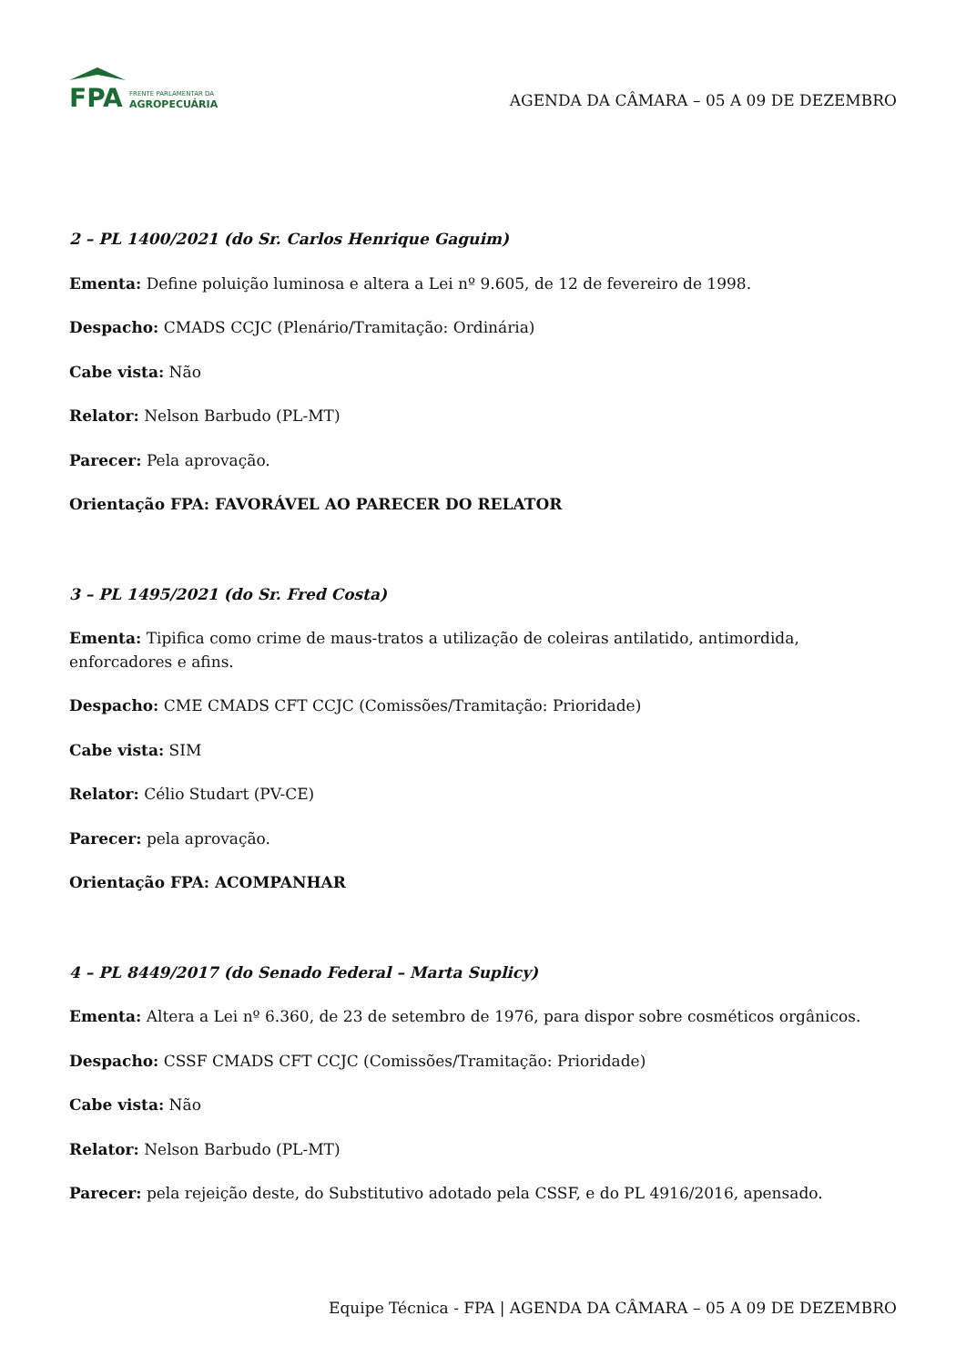FPA
FRENTE PARLAMENTAR DA
AGROPECUÁRIA
AGENDA DA CÂMARA – 05 A 09 DE DEZEMBRO
2 – PL 1400/2021 (do Sr. Carlos Henrique Gaguim)
Ementa: Define poluição luminosa e altera a Lei nº 9.605, de 12 de fevereiro de 1998.
Despacho: CMADS CCJC (Plenário/Tramitação: Ordinária)
Cabe vista: Não
Relator: Nelson Barbudo (PL-MT)
Parecer: Pela aprovação.
Orientação FPA: FAVORÁVEL AO PARECER DO RELATOR
3 – PL 1495/2021 (do Sr. Fred Costa)
Ementa: Tipifica como crime de maus-tratos a utilização de coleiras antilatido, antimordida, enforcadores e afins.
Despacho: CME CMADS CFT CCJC (Comissões/Tramitação: Prioridade)
Cabe vista: SIM
Relator: Célio Studart (PV-CE)
Parecer: pela aprovação.
Orientação FPA: ACOMPANHAR
4 – PL 8449/2017 (do Senado Federal – Marta Suplicy)
Ementa: Altera a Lei nº 6.360, de 23 de setembro de 1976, para dispor sobre cosméticos orgânicos.
Despacho: CSSF CMADS CFT CCJC (Comissões/Tramitação: Prioridade)
Cabe vista: Não
Relator: Nelson Barbudo (PL-MT)
Parecer: pela rejeição deste, do Substitutivo adotado pela CSSF, e do PL 4916/2016, apensado.
Equipe Técnica - FPA | AGENDA DA CÂMARA – 05 A 09 DE DEZEMBRO